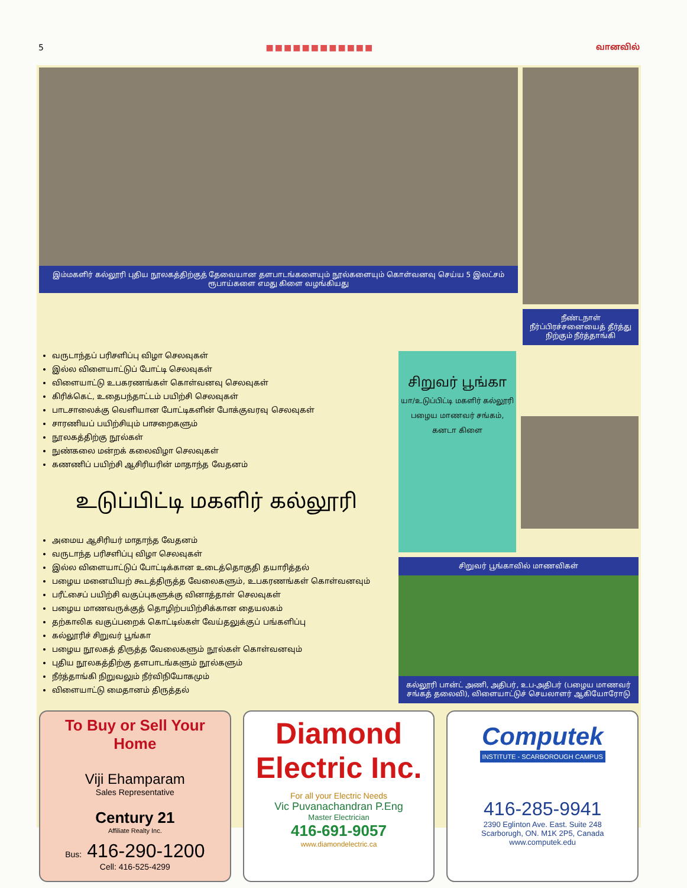5 ■■■■■■■■■■■■ வானவில்
இம்மகளிர் கல்லூரி புதிய நூலகத்திற்குத் தேவையான தளபாடங்களையும் நூல்களையும் கொள்வனவு செய்ய 5 இலட்சம் ரூபாய்களை எமது கிளை வழங்கியது
நீண்டநாள் நீர்ப்பிரச்சனையைத் தீர்த்து நிற்கும் நீர்த்தாங்கி
வருடாந்தப் பரிசளிப்பு விழா செலவுகள்
இல்ல விளையாட்டுப் போட்டி செலவுகள்
விளையாட்டு உபகரணங்கள் கொள்வனவு செலவுகள்
கிரிக்கெட், உதைபந்தாட்டம் பயிற்சி செலவுகள்
பாடசாலைக்கு வெளியான போட்டிகளின் போக்குவரவு செலவுகள்
சாரணியப் பயிற்சியும் பாசறைகளும்
நூலகத்திற்கு நூல்கள்
நுண்கலை மன்றக் கலைவிழா செலவுகள்
கணணிப் பயிற்சி ஆசிரியரின் மாதாந்த வேதனம்
உடுப்பிட்டி மகளிர் கல்லூரி
அமைய ஆசிரியர் மாதாந்த வேதனம்
வருடாந்த பரிசளிப்பு விழா செலவுகள்
இல்ல விளையாட்டுப் போட்டிக்கான உடைத்தொகுதி தயாரித்தல்
பழைய மனையியற் கூடத்திருத்த வேலைகளும், உபகரணங்கள் கொள்வனவும்
பரீட்சைப் பயிற்சி வகுப்புகளுக்கு வினாத்தாள் செலவுகள்
பழைய மாணவருக்குத் தொழிற்பயிற்சிக்கான தையலகம்
தற்காலிக வகுப்பறைக் கொட்டில்கள் வேய்தலுக்குப் பங்களிப்பு
கல்லூரிச் சிறுவர் பூங்கா
பழைய நூலகத் திருத்த வேலைகளும் நூல்கள் கொள்வனவும்
புதிய நூலகத்திற்கு தளபாடங்களும் நூல்களும்
நீர்த்தாங்கி நிறுவலும் நீர்விநியோகமும்
விளையாட்டு மைதானம் திருத்தல்
சிறுவர் பூங்கா
யா/உடுப்பிட்டி மகளிர் கல்லூரி
பழைய மாணவர் சங்கம், கனடா கிளை
சிறுவர் பூங்காவில் மாணவிகள்
கல்லூரி பான்ட் அணி, அதிபர், உப-அதிபர் (பழைய மாணவர் சங்கத் தலைவி), விளையாட்டுச் செயலாளர் ஆகியோரோடு
To Buy or Sell Your Home
Viji Ehamparam
Sales Representative
Century 21
Affiliate Realty Inc.
Bus: 416-290-1200
Cell: 416-525-4299
Diamond
Electric Inc.
For all your Electric Needs
Vic Puvanachandran P.Eng
Master Electrician
416-691-9057
www.diamondelectric.ca
Computek
INSTITUTE - SCARBOROUGH CAMPUS
416-285-9941
2390 Eglinton Ave. East. Suite 248
Scarborugh, ON. M1K 2P5, Canada
www.computek.edu